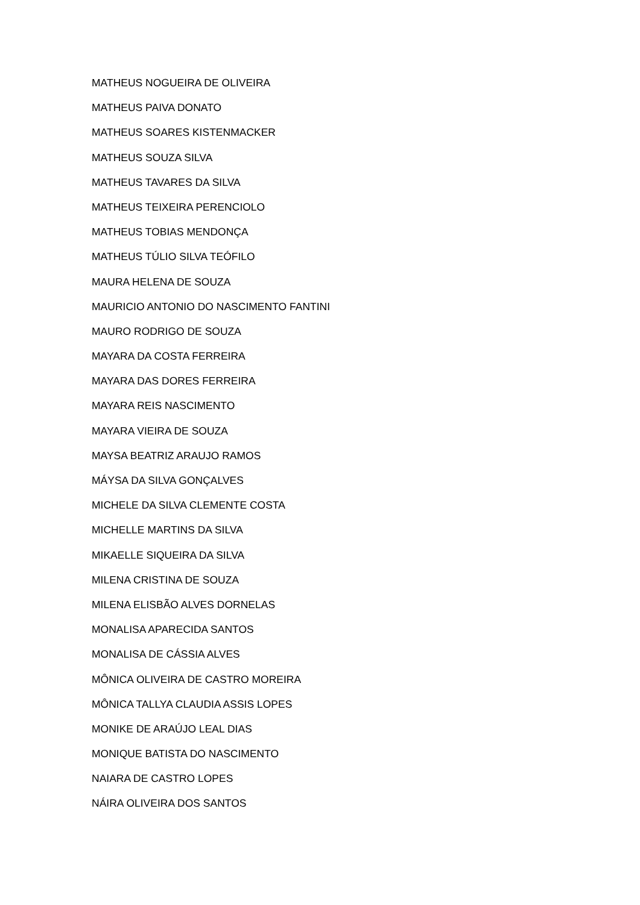MATHEUS NOGUEIRA DE OLIVEIRA
MATHEUS PAIVA DONATO
MATHEUS SOARES KISTENMACKER
MATHEUS SOUZA SILVA
MATHEUS TAVARES DA SILVA
MATHEUS TEIXEIRA PERENCIOLO
MATHEUS TOBIAS MENDONÇA
MATHEUS TÚLIO SILVA TEÓFILO
MAURA HELENA DE SOUZA
MAURICIO ANTONIO DO NASCIMENTO FANTINI
MAURO RODRIGO DE SOUZA
MAYARA DA COSTA FERREIRA
MAYARA DAS DORES FERREIRA
MAYARA REIS NASCIMENTO
MAYARA VIEIRA DE SOUZA
MAYSA BEATRIZ ARAUJO RAMOS
MÁYSA DA SILVA GONÇALVES
MICHELE DA SILVA CLEMENTE COSTA
MICHELLE MARTINS DA SILVA
MIKAELLE SIQUEIRA DA SILVA
MILENA CRISTINA DE SOUZA
MILENA ELISBÃO ALVES DORNELAS
MONALISA APARECIDA SANTOS
MONALISA DE CÁSSIA ALVES
MÔNICA OLIVEIRA DE CASTRO MOREIRA
MÔNICA TALLYA CLAUDIA ASSIS LOPES
MONIKE DE ARAÚJO LEAL DIAS
MONIQUE BATISTA DO NASCIMENTO
NAIARA DE CASTRO LOPES
NÁIRA OLIVEIRA DOS SANTOS